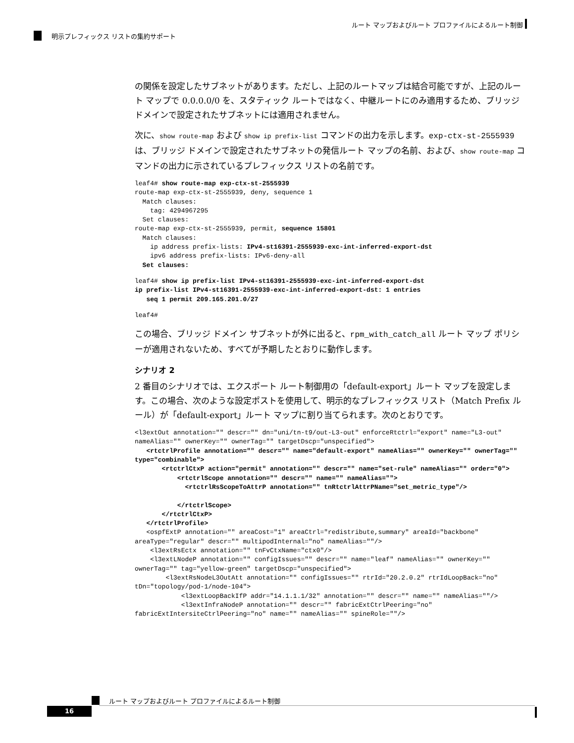ルート マップおよびルート プロファイルによるルート制御
明示プレフィックス リストの集約サポート
の関係を設定したサブネットがあります。ただし、上記のルートマップは結合可能ですが、上記のルート マップで 0.0.0.0/0 を、スタティック ルートではなく、中継ルートにのみ適用するため、ブリッジ ドメインで設定されたサブネットには適用されません。
次に、show route-map および show ip prefix-list コマンドの出力を示します。exp-ctx-st-2555939 は、ブリッジ ドメインで設定されたサブネットの発信ルート マップの名前、および、show route-map コマンドの出力に示されているプレフィックス リストの名前です。
leaf4# show route-map exp-ctx-st-2555939
route-map exp-ctx-st-2555939, deny, sequence 1
  Match clauses:
    tag: 4294967295
  Set clauses:
route-map exp-ctx-st-2555939, permit, sequence 15801
  Match clauses:
    ip address prefix-lists: IPv4-st16391-2555939-exc-int-inferred-export-dst
    ipv6 address prefix-lists: IPv6-deny-all
  Set clauses:
leaf4# show ip prefix-list IPv4-st16391-2555939-exc-int-inferred-export-dst
ip prefix-list IPv4-st16391-2555939-exc-int-inferred-export-dst: 1 entries
   seq 1 permit 209.165.201.0/27
leaf4#
この場合、ブリッジ ドメイン サブネットが外に出ると、rpm_with_catch_all ルート マップ ポリシーが適用されないため、すべてが予期したとおりに動作します。
シナリオ 2
2 番目のシナリオでは、エクスポート ルート制御用の「default-export」ルート マップを設定します。この場合、次のような設定ポストを使用して、明示的なプレフィックス リスト（Match Prefix ルール）が「default-export」ルート マップに割り当てられます。次のとおりです。
<l3extOut annotation="" descr="" dn="uni/tn-t9/out-L3-out" enforceRtctrl="export" name="L3-out" nameAlias="" ownerKey="" ownerTag="" targetDscp="unspecified">
   <rtctrlProfile annotation="" descr="" name="default-export" nameAlias="" ownerKey="" ownerTag="" type="combinable">
       <rtctrlCtxP action="permit" annotation="" descr="" name="set-rule" nameAlias="" order="0">
           <rtctrlScope annotation="" descr="" name="" nameAlias="">
             <rtctrlRsScopeToAttrP annotation="" tnRtctrlAttrPName="set_metric_type"/>

           </rtctrlScope>
       </rtctrlCtxP>
   </rtctrlProfile>
   <ospfExtP annotation="" areaCost="1" areaCtrl="redistribute,summary" areaId="backbone" areaType="regular" descr="" multipodInternal="no" nameAlias=""/>
    <l3extRsEctx annotation="" tnFvCtxName="ctx0"/>
    <l3extLNodeP annotation="" configIssues="" descr="" name="leaf" nameAlias="" ownerKey="" ownerTag="" tag="yellow-green" targetDscp="unspecified">
        <l3extRsNodeL3OutAtt annotation="" configIssues="" rtrId="20.2.0.2" rtrIdLoopBack="no" tDn="topology/pod-1/node-104">
            <l3extLoopBackIfP addr="14.1.1.1/32" annotation="" descr="" name="" nameAlias=""/>
            <l3extInfraNodeP annotation="" descr="" fabricExtCtrlPeering="no" fabricExtIntersiteCtrlPeering="no" name="" nameAlias="" spineRole=""/>
ルート マップおよびルート プロファイルによるルート制御
16